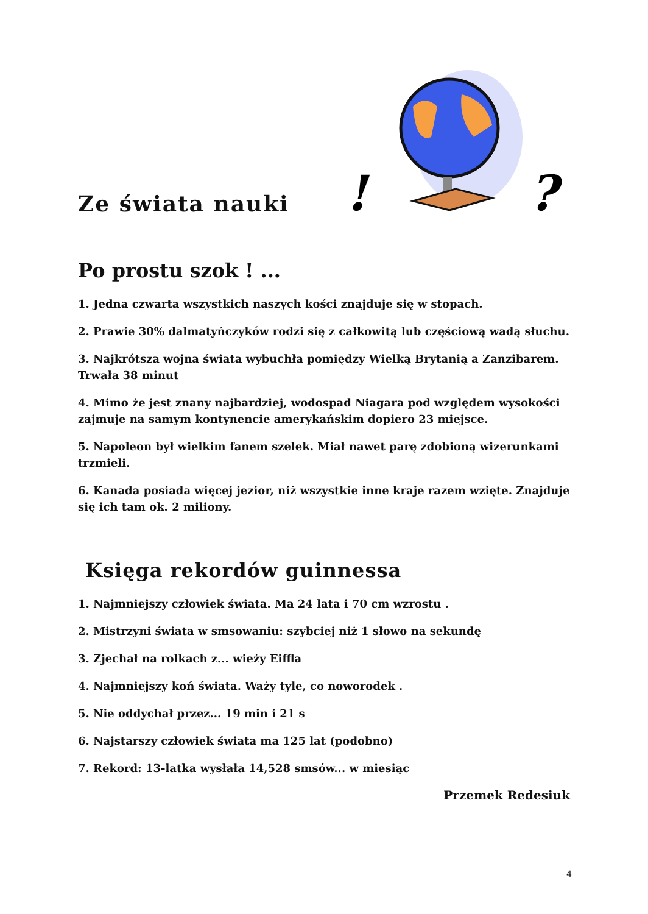Ze świata nauki
!
?
Po prostu szok ! ...
1. Jedna czwarta wszystkich naszych kości znajduje się w stopach.
2. Prawie 30% dalmatyńczyków rodzi się z całkowitą lub częściową wadą słuchu.
3. Najkrótsza wojna świata wybuchła pomiędzy Wielką Brytanią a Zanzibarem. Trwała 38 minut
4. Mimo że jest znany najbardziej, wodospad Niagara pod względem wysokości zajmuje na samym kontynencie amerykańskim dopiero 23 miejsce.
5. Napoleon był wielkim fanem szelek. Miał nawet parę zdobioną wizerunkami trzmieli.
6. Kanada posiada więcej jezior, niż wszystkie inne kraje razem wzięte. Znajduje się ich tam ok. 2 miliony.
Księga rekordów guinnessa
1. Najmniejszy człowiek świata. Ma 24 lata i 70 cm wzrostu .
2. Mistrzyni świata w smsowaniu: szybciej niż 1 słowo na sekundę
3. Zjechał na rolkach z... wieży Eiffla
4. Najmniejszy koń świata. Waży tyle, co noworodek .
5. Nie oddychał przez... 19 min i 21 s
6. Najstarszy człowiek świata ma 125 lat (podobno)
7. Rekord: 13-latka wysłała 14,528 smsów... w miesiąc
Przemek Redesiuk
4